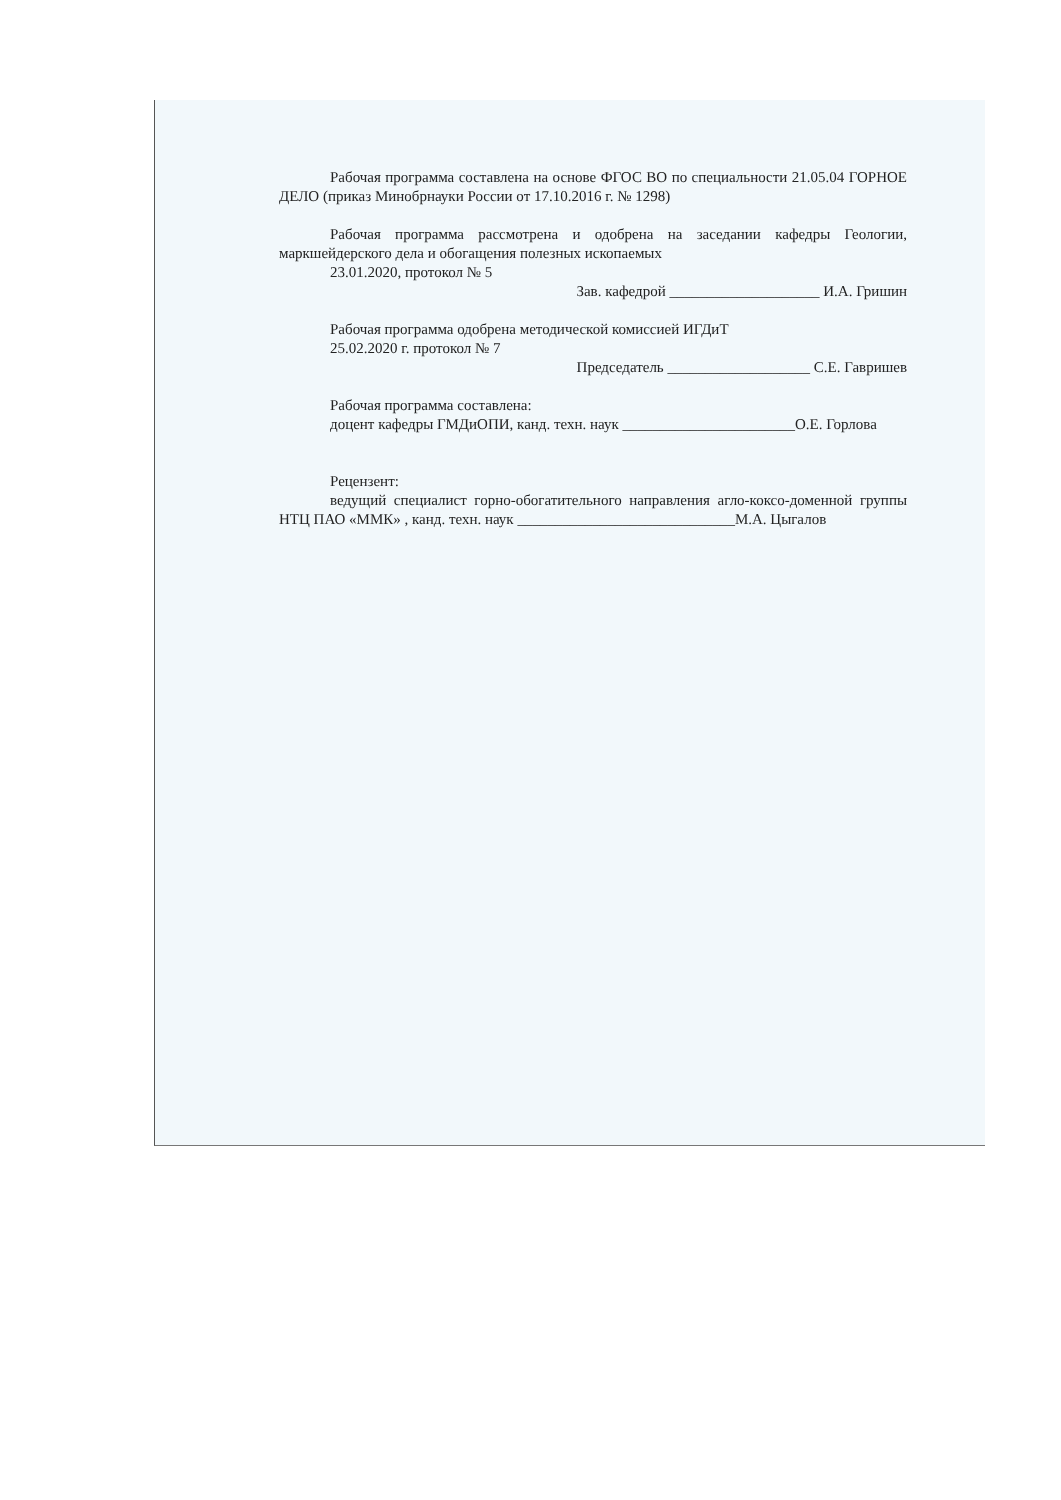Рабочая программа составлена на основе ФГОС ВО по специальности 21.05.04 ГОРНОЕ ДЕЛО (приказ Минобрнауки России от 17.10.2016 г. № 1298)
Рабочая программа рассмотрена и одобрена на заседании кафедры Геологии, маркшейдерского дела и обогащения полезных ископаемых
23.01.2020, протокол № 5
Зав. кафедрой ____________________ И.А. Гришин
Рабочая программа одобрена методической комиссией ИГДиТ
25.02.2020 г. протокол № 7
Председатель ___________________ С.Е. Гавришев
Рабочая программа составлена:
доцент кафедры ГМДиОПИ, канд. техн. наук _______________________О.Е. Горлова
Рецензент:
ведущий специалист горно-обогатительного направления агло-коксо-доменной группы НТЦ ПАО «ММК» , канд. техн. наук _____________________________М.А. Цыгалов